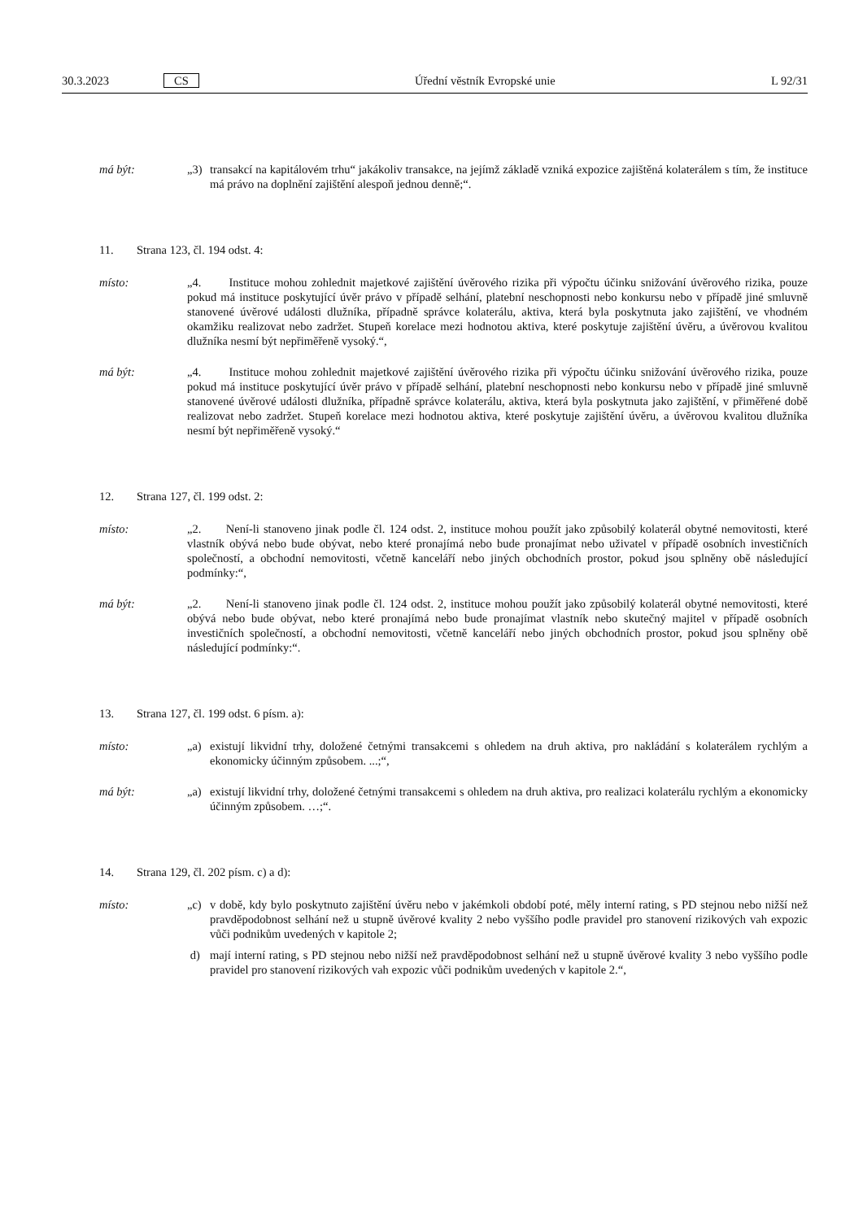30.3.2023 CS Úřední věstník Evropské unie L 92/31
má být: „3) transakcí na kapitálovém trhu“ jakákoliv transakce, na jejímž základě vzniká expozice zajištěná kolaterálem s tím, že instituce má právo na doplnění zajištění alespoň jednou denně;“.
11. Strana 123, čl. 194 odst. 4:
místo: „4. Instituce mohou zohlednit majetkové zajištění úvěrového rizika při výpočtu účinku snižování úvěrového rizika, pouze pokud má instituce poskytující úvěr právo v případě selhání, platební neschopnosti nebo konkursu nebo v případě jiné smluvně stanovené úvěrové události dlužníka, případně správce kolaterálu, aktiva, která byla poskytnuta jako zajištění, ve vhodném okamžiku realizovat nebo zadržet. Stupeň korelace mezi hodnotou aktiva, které poskytuje zajištění úvěru, a úvěrovou kvalitou dlužníka nesmí být nepřiměřeně vysoký.“,
má být: „4. Instituce mohou zohlednit majetkové zajištění úvěrového rizika při výpočtu účinku snižování úvěrového rizika, pouze pokud má instituce poskytující úvěr právo v případě selhání, platební neschopnosti nebo konkursu nebo v případě jiné smluvně stanovené úvěrové události dlužníka, případně správce kolaterálu, aktiva, která byla poskytnuta jako zajištění, v přiměřené době realizovat nebo zadržet. Stupeň korelace mezi hodnotou aktiva, které poskytuje zajištění úvěru, a úvěrovou kvalitou dlužníka nesmí být nepřiměřeně vysoký.“
12. Strana 127, čl. 199 odst. 2:
místo: „2. Není-li stanoveno jinak podle čl. 124 odst. 2, instituce mohou použít jako způsobilý kolaterál obytné nemovitosti, které vlastník obývá nebo bude obývat, nebo které pronajímá nebo bude pronajímat nebo uživatel v případě osobních investičních společností, a obchodní nemovitosti, včetně kanceláří nebo jiných obchodních prostor, pokud jsou splněny obě následující podmínky:“,
má být: „2. Není-li stanoveno jinak podle čl. 124 odst. 2, instituce mohou použít jako způsobilý kolaterál obytné nemovitosti, které obývá nebo bude obývat, nebo které pronajímá nebo bude pronajímat vlastník nebo skutečný majitel v případě osobních investičních společností, a obchodní nemovitosti, včetně kanceláří nebo jiných obchodních prostor, pokud jsou splněny obě následující podmínky:“.
13. Strana 127, čl. 199 odst. 6 písm. a):
místo: „a) existují likvidní trhy, doložené četnými transakcemi s ohledem na druh aktiva, pro nakládání s kolaterálem rychlým a ekonomicky účinným způsobem. ...;“,
má být: „a) existují likvidní trhy, doložené četnými transakcemi s ohledem na druh aktiva, pro realizaci kolaterálu rychlým a ekonomicky účinným způsobem. …;“.
14. Strana 129, čl. 202 písm. c) a d):
místo: „c) v době, kdy bylo poskytnuto zajištění úvěru nebo v jakémkoli období poté, měly interní rating, s PD stejnou nebo nižší než pravděpodobnost selhání než u stupně úvěrové kvality 2 nebo vyššího podle pravidel pro stanovení rizikových vah expozic vůči podnikům uvedených v kapitole 2;
d) mají interní rating, s PD stejnou nebo nižší než pravděpodobnost selhání než u stupně úvěrové kvality 3 nebo vyššího podle pravidel pro stanovení rizikových vah expozic vůči podnikům uvedených v kapitole 2.“,